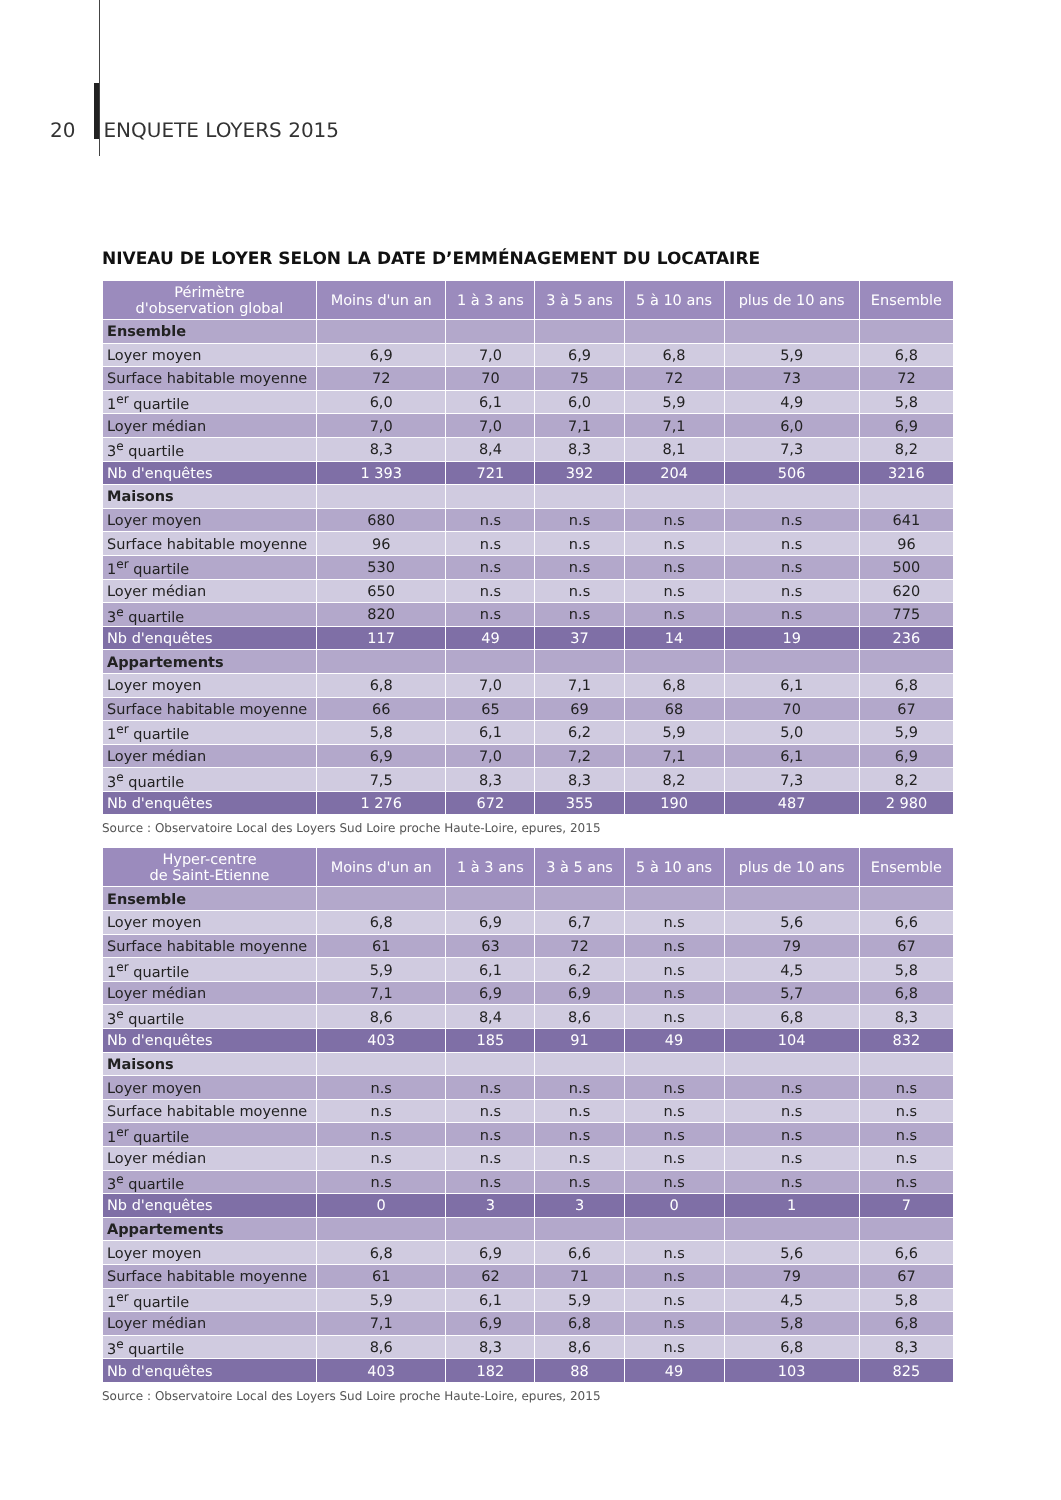20 ENQUETE LOYERS 2015
NIVEAU DE LOYER SELON LA DATE D’EMMÉNAGEMENT DU LOCATAIRE
| Périmètre d'observation global | Moins d'un an | 1 à 3 ans | 3 à 5 ans | 5 à 10 ans | plus de 10 ans | Ensemble |
| --- | --- | --- | --- | --- | --- | --- |
| Ensemble | | | | | | |
| Loyer moyen | 6,9 | 7,0 | 6,9 | 6,8 | 5,9 | 6,8 |
| Surface habitable moyenne | 72 | 70 | 75 | 72 | 73 | 72 |
| 1<sup>er</sup> quartile | 6,0 | 6,1 | 6,0 | 5,9 | 4,9 | 5,8 |
| Loyer médian | 7,0 | 7,0 | 7,1 | 7,1 | 6,0 | 6,9 |
| 3<sup>e</sup> quartile | 8,3 | 8,4 | 8,3 | 8,1 | 7,3 | 8,2 |
| Nb d'enquêtes | 1 393 | 721 | 392 | 204 | 506 | 3216 |
| Maisons | | | | | | |
| Loyer moyen | 680 | n.s | n.s | n.s | n.s | 641 |
| Surface habitable moyenne | 96 | n.s | n.s | n.s | n.s | 96 |
| 1<sup>er</sup> quartile | 530 | n.s | n.s | n.s | n.s | 500 |
| Loyer médian | 650 | n.s | n.s | n.s | n.s | 620 |
| 3<sup>e</sup> quartile | 820 | n.s | n.s | n.s | n.s | 775 |
| Nb d'enquêtes | 117 | 49 | 37 | 14 | 19 | 236 |
| Appartements | | | | | | |
| Loyer moyen | 6,8 | 7,0 | 7,1 | 6,8 | 6,1 | 6,8 |
| Surface habitable moyenne | 66 | 65 | 69 | 68 | 70 | 67 |
| 1<sup>er</sup> quartile | 5,8 | 6,1 | 6,2 | 5,9 | 5,0 | 5,9 |
| Loyer médian | 6,9 | 7,0 | 7,2 | 7,1 | 6,1 | 6,9 |
| 3<sup>e</sup> quartile | 7,5 | 8,3 | 8,3 | 8,2 | 7,3 | 8,2 |
| Nb d'enquêtes | 1 276 | 672 | 355 | 190 | 487 | 2 980 |
Source : Observatoire Local des Loyers Sud Loire proche Haute-Loire, epures, 2015
| Hyper-centre de Saint-Etienne | Moins d'un an | 1 à 3 ans | 3 à 5 ans | 5 à 10 ans | plus de 10 ans | Ensemble |
| --- | --- | --- | --- | --- | --- | --- |
| Ensemble | | | | | | |
| Loyer moyen | 6,8 | 6,9 | 6,7 | n.s | 5,6 | 6,6 |
| Surface habitable moyenne | 61 | 63 | 72 | n.s | 79 | 67 |
| 1<sup>er</sup> quartile | 5,9 | 6,1 | 6,2 | n.s | 4,5 | 5,8 |
| Loyer médian | 7,1 | 6,9 | 6,9 | n.s | 5,7 | 6,8 |
| 3<sup>e</sup> quartile | 8,6 | 8,4 | 8,6 | n.s | 6,8 | 8,3 |
| Nb d'enquêtes | 403 | 185 | 91 | 49 | 104 | 832 |
| Maisons | | | | | | |
| Loyer moyen | n.s | n.s | n.s | n.s | n.s | n.s |
| Surface habitable moyenne | n.s | n.s | n.s | n.s | n.s | n.s |
| 1<sup>er</sup> quartile | n.s | n.s | n.s | n.s | n.s | n.s |
| Loyer médian | n.s | n.s | n.s | n.s | n.s | n.s |
| 3<sup>e</sup> quartile | n.s | n.s | n.s | n.s | n.s | n.s |
| Nb d'enquêtes | 0 | 3 | 3 | 0 | 1 | 7 |
| Appartements | | | | | | |
| Loyer moyen | 6,8 | 6,9 | 6,6 | n.s | 5,6 | 6,6 |
| Surface habitable moyenne | 61 | 62 | 71 | n.s | 79 | 67 |
| 1<sup>er</sup> quartile | 5,9 | 6,1 | 5,9 | n.s | 4,5 | 5,8 |
| Loyer médian | 7,1 | 6,9 | 6,8 | n.s | 5,8 | 6,8 |
| 3<sup>e</sup> quartile | 8,6 | 8,3 | 8,6 | n.s | 6,8 | 8,3 |
| Nb d'enquêtes | 403 | 182 | 88 | 49 | 103 | 825 |
Source : Observatoire Local des Loyers Sud Loire proche Haute-Loire, epures, 2015